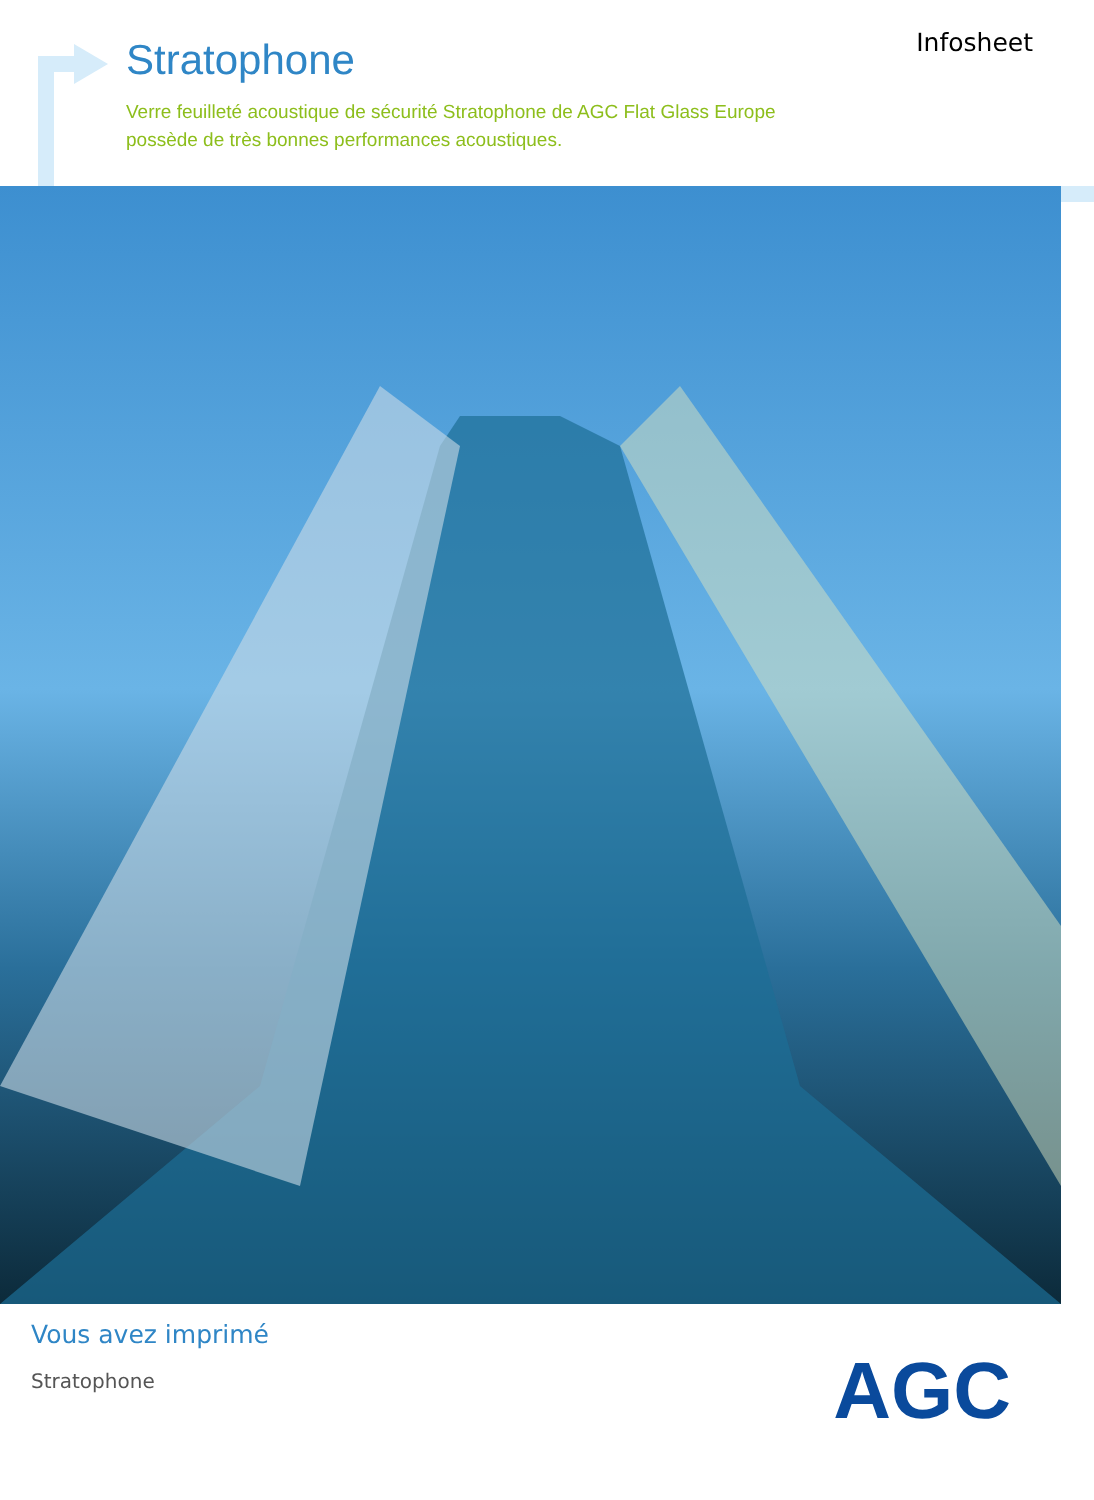Stratophone
Verre feuilleté acoustique de sécurité Stratophone de AGC Flat Glass Europe
possède de très bonnes performances acoustiques.
Infosheet
Vous avez imprimé
Stratophone
AGC